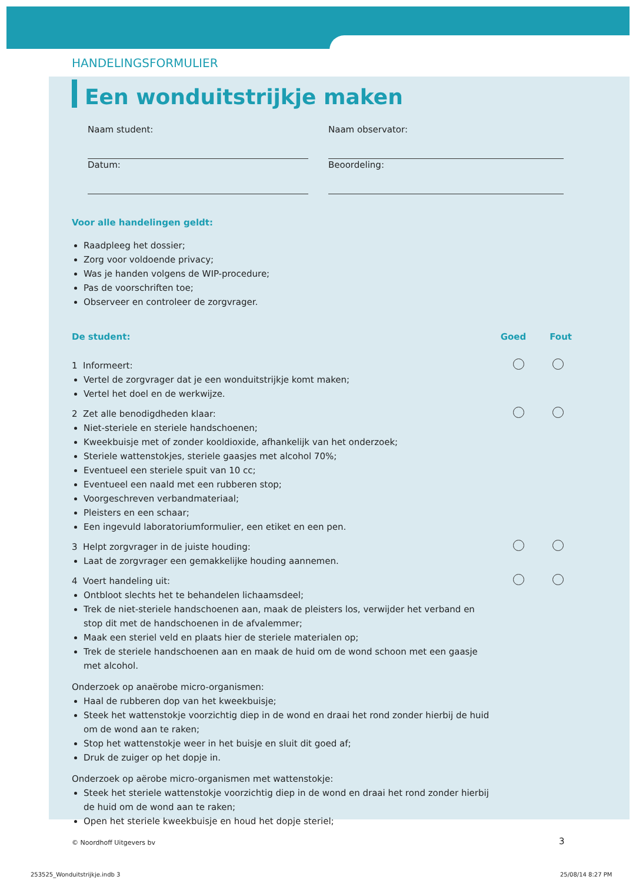HANDELINGSFORMULIER
Een wonduitstrijkje maken
Naam student:
Naam observator:
Datum:
Beoordeling:
Voor alle handelingen geldt:
Raadpleeg het dossier;
Zorg voor voldoende privacy;
Was je handen volgens de WIP-procedure;
Pas de voorschriften toe;
Observeer en controleer de zorgvrager.
De student: Goed Fout
1 Informeert:
Vertel de zorgvrager dat je een wonduitstrijkje komt maken;
Vertel het doel en de werkwijze.
2 Zet alle benodigdheden klaar:
Niet-steriele en steriele handschoenen;
Kweekbuisje met of zonder kooldioxide, afhankelijk van het onderzoek;
Steriele wattenstokjes, steriele gaasjes met alcohol 70%;
Eventueel een steriele spuit van 10 cc;
Eventueel een naald met een rubberen stop;
Voorgeschreven verbandmateriaal;
Pleisters en een schaar;
Een ingevuld laboratoriumformulier, een etiket en een pen.
3 Helpt zorgvrager in de juiste houding:
Laat de zorgvrager een gemakkelijke houding aannemen.
4 Voert handeling uit:
Ontbloot slechts het te behandelen lichaamsdeel;
Trek de niet-steriele handschoenen aan, maak de pleisters los, verwijder het verband en stop dit met de handschoenen in de afvalemmer;
Maak een steriel veld en plaats hier de steriele materialen op;
Trek de steriele handschoenen aan en maak de huid om de wond schoon met een gaasje met alcohol.
Onderzoek op anaërobe micro-organismen:
Haal de rubberen dop van het kweekbuisje;
Steek het wattenstokje voorzichtig diep in de wond en draai het rond zonder hierbij de huid om de wond aan te raken;
Stop het wattenstokje weer in het buisje en sluit dit goed af;
Druk de zuiger op het dopje in.
Onderzoek op aërobe micro-organismen met wattenstokje:
Steek het steriele wattenstokje voorzichtig diep in de wond en draai het rond zonder hierbij de huid om de wond aan te raken;
Open het steriele kweekbuisje en houd het dopje steriel;
© Noordhoff Uitgevers bv 3
253525_Wonduitstrijkje.indb 3 25/08/14 8:27 PM